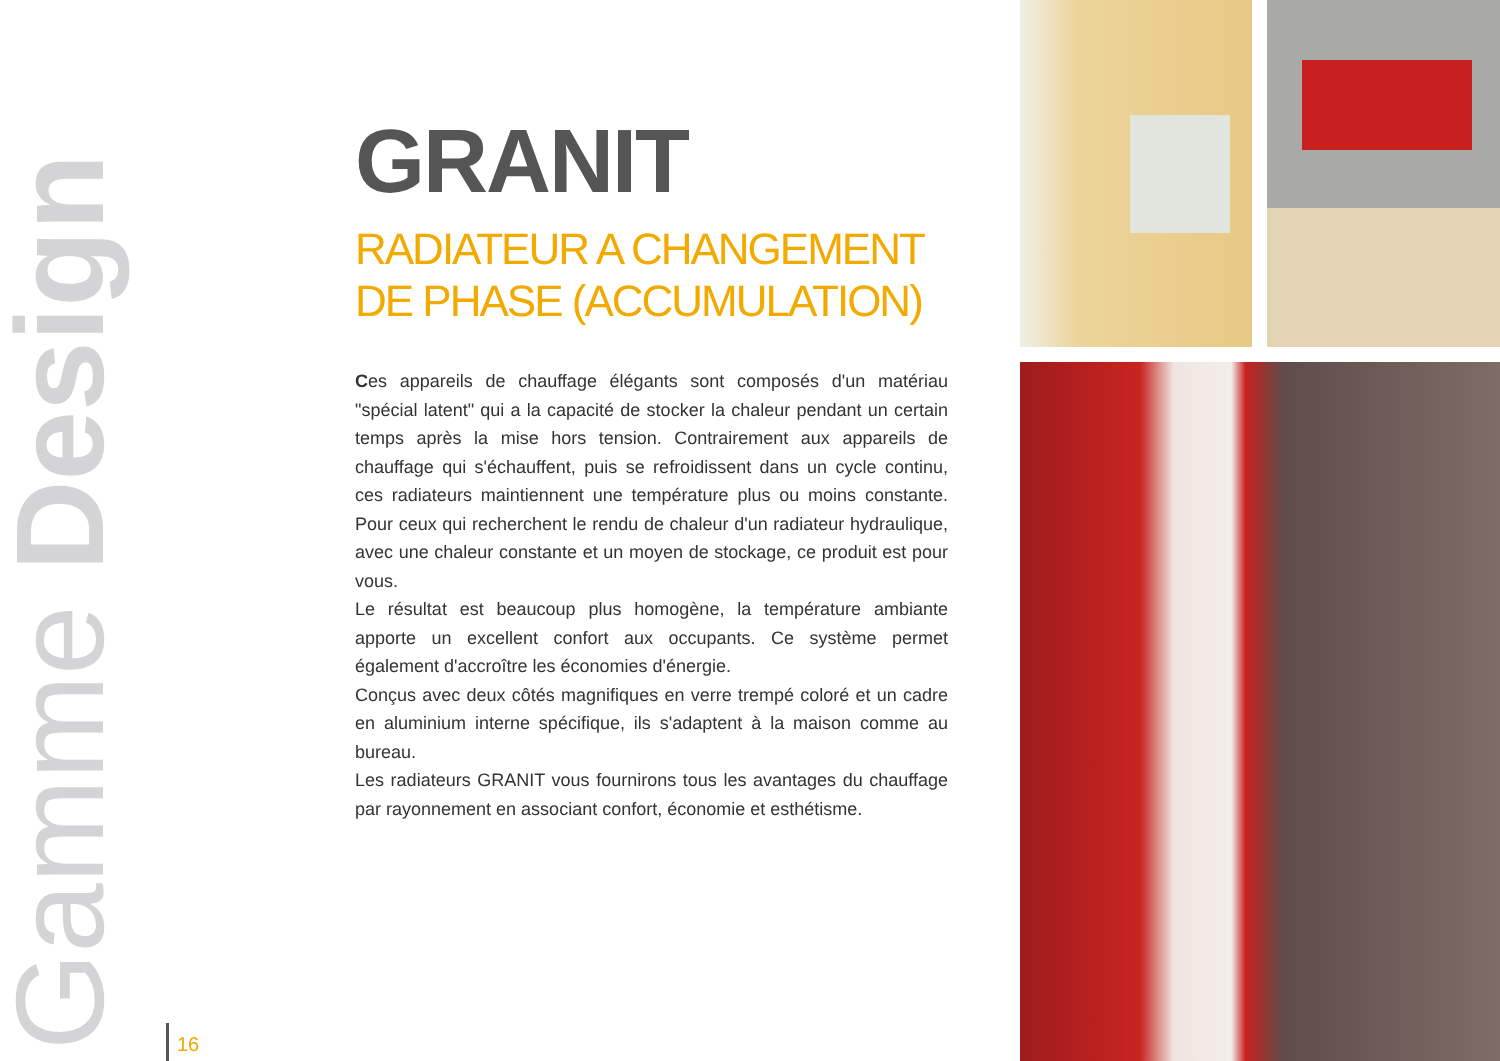Gamme Design
GRANIT
RADIATEUR A CHANGEMENT DE PHASE (ACCUMULATION)
Ces appareils de chauffage élégants sont composés d'un matériau "spécial latent" qui a la capacité de stocker la chaleur pendant un certain temps après la mise hors tension. Contrairement aux appareils de chauffage qui s'échauffent, puis se refroidissent dans un cycle continu, ces radiateurs maintiennent une température plus ou moins constante. Pour ceux qui recherchent le rendu de chaleur d'un radiateur hydraulique, avec une chaleur constante et un moyen de stockage, ce produit est pour vous.
Le résultat est beaucoup plus homogène, la température ambiante apporte un excellent confort aux occupants. Ce système permet également d'accroître les économies d'énergie.
Conçus avec deux côtés magnifiques en verre trempé coloré et un cadre en aluminium interne spécifique, ils s'adaptent à la maison comme au bureau.
Les radiateurs GRANIT vous fournirons tous les avantages du chauffage par rayonnement en associant confort, économie et esthétisme.
16